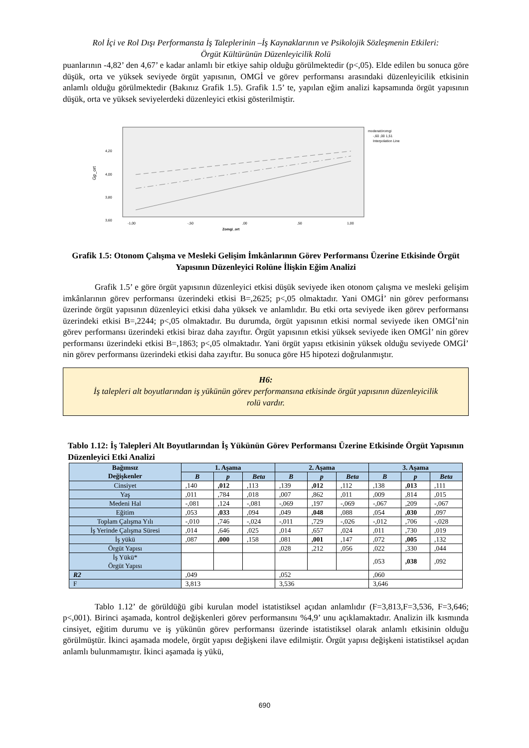Rol İçi ve Rol Dışı Performansta İş Taleplerinin –İş Kaynaklarının ve Psikolojik Sözleşmenin Etkileri:
Örgüt Kültürünün Düzenleyicilik Rolü
puanlarının -4,82’ den 4,67’ e kadar anlamlı bir etkiye sahip olduğu görülmektedir (p<,05). Elde edilen bu sonuca göre düşük, orta ve yüksek seviyede örgüt yapısının, OMGİ ve görev performansı arasındaki düzenleyicilik etkisinin anlamlı olduğu görülmektedir (Bakınız Grafik 1.5). Grafik 1.5’ te, yapılan eğim analizi kapsamında örgüt yapısının düşük, orta ve yüksek seviyelerdeki düzenleyici etkisi gösterilmiştir.
Gp_ort
4,20
4,00
3,80
3,60
-1,00
-,50
,00
,50
1,00
Zomgi_ort
moderatöromgi
-,60 ,00 1,51
Interpolation Line
Grafik 1.5: Otonom Çalışma ve Mesleki Gelişim İmkânlarının Görev Performansı Üzerine Etkisinde Örgüt Yapısının Düzenleyici Rolüne İlişkin Eğim Analizi
Grafik 1.5’ e göre örgüt yapısının düzenleyici etkisi düşük seviyede iken otonom çalışma ve mesleki gelişim imkânlarının görev performansı üzerindeki etkisi B=,2625; p<,05 olmaktadır. Yani OMGİ’ nin görev performansı üzerinde örgüt yapısının düzenleyici etkisi daha yüksek ve anlamlıdır. Bu etki orta seviyede iken görev performansı üzerindeki etkisi B=,2244; p<,05 olmaktadır. Bu durumda, örgüt yapısının etkisi normal seviyede iken OMGİ’nin görev performansı üzerindeki etkisi biraz daha zayıftır. Örgüt yapısının etkisi yüksek seviyede iken OMGİ’ nin görev performansı üzerindeki etkisi B=,1863; p<,05 olmaktadır. Yani örgüt yapısı etkisinin yüksek olduğu seviyede OMGİ’ nin görev performansı üzerindeki etkisi daha zayıftır. Bu sonuca göre H5 hipotezi doğrulanmıştır.
H6:
İş talepleri alt boyutlarından iş yükünün görev performansına etkisinde örgüt yapısının düzenleyicilik rolü vardır.
Tablo 1.12: İş Talepleri Alt Boyutlarından İş Yükünün Görev Performansı Üzerine Etkisinde Örgüt Yapısının Düzenleyici Etki Analizi
| Bağımsız Değişkenler | 1. Aşama | | | 2. Aşama | | | 3. Aşama | | |
| --- | --- | --- | --- | --- | --- | --- | --- | --- | --- |
| | B | p | Beta | B | p | Beta | B | p | Beta |
| Cinsiyet | ,140 | ,012 | ,113 | ,139 | ,012 | ,112 | ,138 | ,013 | ,111 |
| Yaş | ,011 | ,784 | ,018 | ,007 | ,862 | ,011 | ,009 | ,814 | ,015 |
| Medeni Hal | -,081 | ,124 | -,081 | -,069 | ,197 | -,069 | -,067 | ,209 | -,067 |
| Eğitim | ,053 | ,033 | ,094 | ,049 | ,048 | ,088 | ,054 | ,030 | ,097 |
| Toplam Çalışma Yılı | -,010 | ,746 | -,024 | -,011 | ,729 | -,026 | -,012 | ,706 | -,028 |
| İş Yerinde Çalışma Süresi | ,014 | ,646 | ,025 | ,014 | ,657 | ,024 | ,011 | ,730 | ,019 |
| İş yükü | ,087 | ,000 | ,158 | ,081 | ,001 | ,147 | ,072 | ,005 | ,132 |
| Örgüt Yapısı | | | | ,028 | ,212 | ,056 | ,022 | ,330 | ,044 |
| İş Yükü* Örgüt Yapısı | | | | | | | ,053 | ,038 | ,092 |
| R2 | ,049 | | | ,052 | | | ,060 | | |
| F | 3,813 | | | 3,536 | | | 3,646 | | |
Tablo 1.12’ de görüldüğü gibi kurulan model istatistiksel açıdan anlamlıdır (F=3,813,F=3,536, F=3,646; p<,001). Birinci aşamada, kontrol değişkenleri görev performansını %4,9’ unu açıklamaktadır. Analizin ilk kısmında cinsiyet, eğitim durumu ve iş yükünün görev performansı üzerinde istatistiksel olarak anlamlı etkisinin olduğu görülmüştür. İkinci aşamada modele, örgüt yapısı değişkeni ilave edilmiştir. Örgüt yapısı değişkeni istatistiksel açıdan anlamlı bulunmamıştır. İkinci aşamada iş yükü,
690